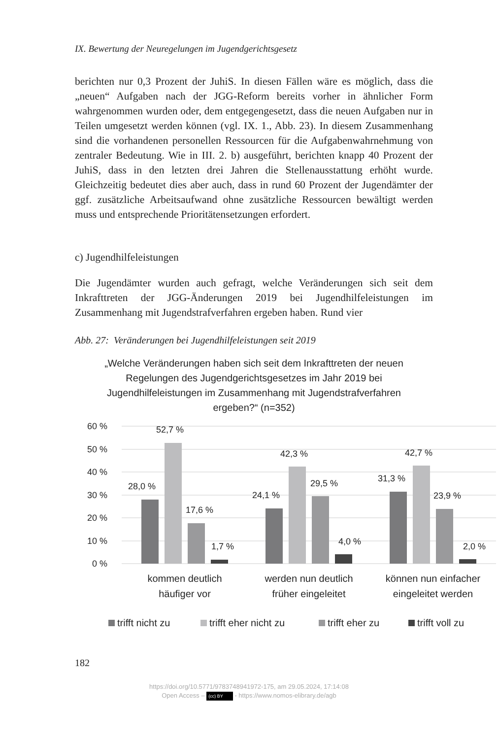IX. Bewertung der Neuregelungen im Jugendgerichtsgesetz
berichten nur 0,3 Prozent der JuhiS. In diesen Fällen wäre es möglich, dass die „neuen“ Aufgaben nach der JGG-Reform bereits vorher in ähnlicher Form wahrgenommen wurden oder, dem entgegengesetzt, dass die neuen Aufgaben nur in Teilen umgesetzt werden können (vgl. IX. 1., Abb. 23). In diesem Zusammenhang sind die vorhandenen personellen Ressourcen für die Aufgabenwahrnehmung von zentraler Bedeutung. Wie in III. 2. b) ausgeführt, berichten knapp 40 Prozent der JuhiS, dass in den letzten drei Jahren die Stellenausstattung erhöht wurde. Gleichzeitig bedeutet dies aber auch, dass in rund 60 Prozent der Jugendämter der ggf. zusätzliche Arbeitsaufwand ohne zusätzliche Ressourcen bewältigt werden muss und entsprechende Prioritätensetzungen erfordert.
c) Jugendhilfeleistungen
Die Jugendämter wurden auch gefragt, welche Veränderungen sich seit dem Inkrafttreten der JGG-Änderungen 2019 bei Jugendhilfeleistungen im Zusammenhang mit Jugendstrafverfahren ergeben haben. Rund vier
Abb. 27: Veränderungen bei Jugendhilfeleistungen seit 2019
„Welche Veränderungen haben sich seit dem Inkrafttreten der neuen Regelungen des Jugendgerichtsgesetzes im Jahr 2019 bei Jugendhilfeleistungen im Zusammenhang mit Jugendstrafverfahren ergeben?“ (n=352)
60 %
50 %
40 %
30 %
20 %
10 %
0 %
28,0 %
52,7 %
17,6 %
1,7 %
24,1 %
42,3 %
29,5 %
4,0 %
31,3 %
42,7 %
23,9 %
2,0 %
kommen deutlich
häufiger vor
werden nun deutlich
früher eingeleitet
können nun einfacher
eingeleitet werden
trifft nicht zu
trifft eher nicht zu
trifft eher zu
trifft voll zu
182
https://doi.org/10.5771/9783748941972-175, am 29.05.2024, 17:14:08
Open Access – (cc) BY - https://www.nomos-elibrary.de/agb